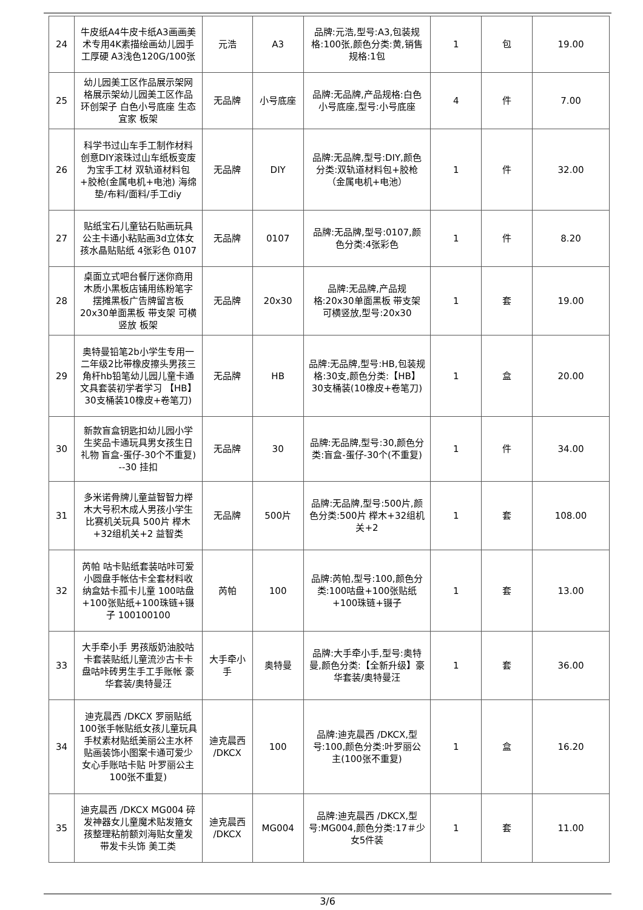| 24 | 牛皮纸A4牛皮卡纸A3画画美术专用4K素描绘画幼儿园手工厚硬 A3浅色120G/100张 | 元浩 | A3 | 品牌:元浩,型号:A3,包装规格:100张,颜色分类:黄,销售规格:1包 | 1 | 包 | 19.00 |
| 25 | 幼儿园美工区作品展示架网格展示架幼儿园美工区作品环创架子 白色小号底座 生态宜家 板架 | 无品牌 | 小号底座 | 品牌:无品牌,产品规格:白色小号底座,型号:小号底座 | 4 | 件 | 7.00 |
| 26 | 科学书过山车手工制作材料创意DIY滚珠过山车纸板变废为宝手工材 双轨道材料包+胶枪(金属电机+电池) 海绵垫/布料/面料/手工diy | 无品牌 | DIY | 品牌:无品牌,型号:DIY,颜色分类:双轨道材料包+胶枪（金属电机+电池） | 1 | 件 | 32.00 |
| 27 | 贴纸宝石儿童钻石贴画玩具公主卡通小粘贴画3d立体女孩水晶贴贴纸 4张彩色 0107 | 无品牌 | 0107 | 品牌:无品牌,型号:0107,颜色分类:4张彩色 | 1 | 件 | 8.20 |
| 28 | 桌面立式吧台餐厅迷你商用木质小黑板店铺用练粉笔字摆摊黑板广告牌留言板 20x30单面黑板 带支架 可横竖放 板架 | 无品牌 | 20x30 | 品牌:无品牌,产品规格:20x30单面黑板 带支架 可横竖放,型号:20x30 | 1 | 套 | 19.00 |
| 29 | 奥特曼铅笔2b小学生专用一二年级2比带橡皮擦头男孩三角杆hb铅笔幼儿园儿童卡通文具套装初学者学习 【HB】30支桶装10橡皮+卷笔刀) | 无品牌 | HB | 品牌:无品牌,型号:HB,包装规格:30支,颜色分类:【HB】30支桶装(10橡皮+卷笔刀) | 1 | 盒 | 20.00 |
| 30 | 新款盲盒钥匙扣幼儿园小学生奖品卡通玩具男女孩生日礼物 盲盒-蛋仔-30个不重复) --30 挂扣 | 无品牌 | 30 | 品牌:无品牌,型号:30,颜色分类:盲盒-蛋仔-30个(不重复) | 1 | 件 | 34.00 |
| 31 | 多米诺骨牌儿童益智智力榉木大号积木成人男孩小学生比赛机关玩具 500片 榉木+32组机关+2 益智类 | 无品牌 | 500片 | 品牌:无品牌,型号:500片,颜色分类:500片 榉木+32组机关+2 | 1 | 套 | 108.00 |
| 32 | 芮帕 咕卡贴纸套装咕咔可爱小圆盘手帐估卡全套材料收纳盒姑卡孤卡儿童 100咕盘+100张贴纸+100珠链+镊子 100100100 | 芮帕 | 100 | 品牌:芮帕,型号:100,颜色分类:100咕盘+100张贴纸+100珠链+镊子 | 1 | 套 | 13.00 |
| 33 | 大手牵小手 男孩版奶油胶咕卡套装贴纸儿童流沙古卡卡盘咕咔砖男生手工手账帐 豪华套装/奥特曼汪 | 大手牵小手 | 奥特曼 | 品牌:大手牵小手,型号:奥特曼,颜色分类:【全新升级】豪华套装/奥特曼汪 | 1 | 套 | 36.00 |
| 34 | 迪克晨西 /DKCX 罗丽贴纸100张手帐贴纸女孩儿童玩具手杖素材贴纸美丽公主水杯贴画装饰小图案卡通可爱少女心手账咕卡贴 叶罗丽公主100张不重复) | 迪克晨西 /DKCX | 100 | 品牌:迪克晨西 /DKCX,型号:100,颜色分类:叶罗丽公主(100张不重复) | 1 | 盒 | 16.20 |
| 35 | 迪克晨西 /DKCX MG004 碎发神器女儿童魔术贴发箍女孩整理粘前额刘海贴女童发带发卡头饰 美工类 | 迪克晨西 /DKCX | MG004 | 品牌:迪克晨西 /DKCX,型号:MG004,颜色分类:17＃少女5件装 | 1 | 套 | 11.00 |
3/6